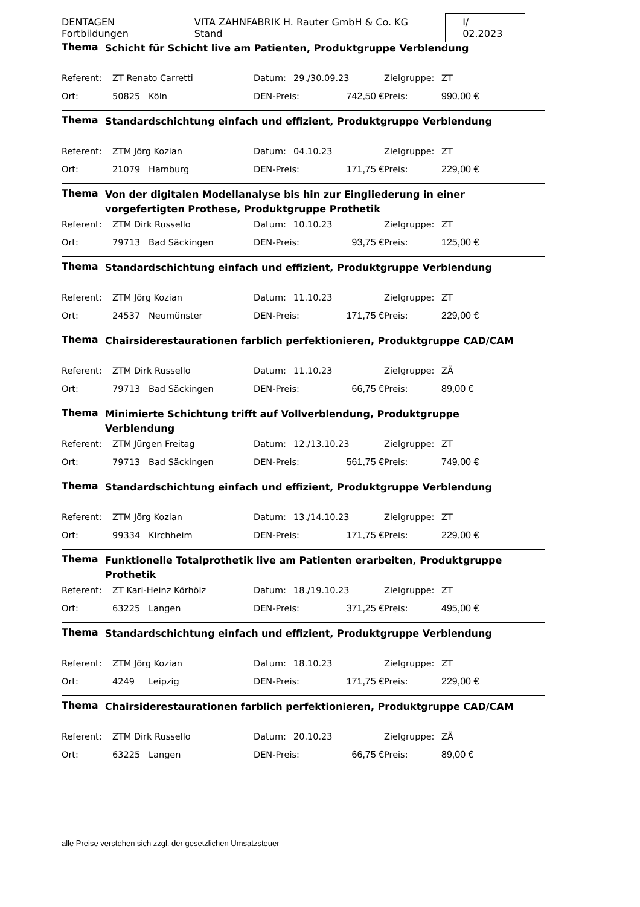DENTAGEN Fortbildungen VITA ZAHNFABRIK H. Rauter GmbH & Co. KG Stand I/ 02.2023
Thema
Schicht für Schicht live am Patienten, Produktgruppe Verblendung
| Referent: | ZT Renato Carretti | | Datum: | 29./30.09.23 | | Zielgruppe: | ZT |
| Ort: | 50825 | Köln | DEN-Preis: | | 742,50 € | Preis: | 990,00 € |
Thema
Standardschichtung einfach und effizient, Produktgruppe Verblendung
| Referent: | ZTM Jörg Kozian | | Datum: | 04.10.23 | | Zielgruppe: | ZT |
| Ort: | 21079 | Hamburg | DEN-Preis: | | 171,75 € | Preis: | 229,00 € |
Thema
Von der digitalen Modellanalyse bis hin zur Eingliederung in einer vorgefertigten Prothese, Produktgruppe Prothetik
| Referent: | ZTM Dirk Russello | | Datum: | 10.10.23 | | Zielgruppe: | ZT |
| Ort: | 79713 | Bad Säckingen | DEN-Preis: | | 93,75 € | Preis: | 125,00 € |
Thema
Standardschichtung einfach und effizient, Produktgruppe Verblendung
| Referent: | ZTM Jörg Kozian | | Datum: | 11.10.23 | | Zielgruppe: | ZT |
| Ort: | 24537 | Neumünster | DEN-Preis: | | 171,75 € | Preis: | 229,00 € |
Thema
Chairsiderestaurationen farblich perfektionieren, Produktgruppe CAD/CAM
| Referent: | ZTM Dirk Russello | | Datum: | 11.10.23 | | Zielgruppe: | ZÄ |
| Ort: | 79713 | Bad Säckingen | DEN-Preis: | | 66,75 € | Preis: | 89,00 € |
Thema
Minimierte Schichtung trifft auf Vollverblendung, Produktgruppe Verblendung
| Referent: | ZTM Jürgen Freitag | | Datum: | 12./13.10.23 | | Zielgruppe: | ZT |
| Ort: | 79713 | Bad Säckingen | DEN-Preis: | | 561,75 € | Preis: | 749,00 € |
Thema
Standardschichtung einfach und effizient, Produktgruppe Verblendung
| Referent: | ZTM Jörg Kozian | | Datum: | 13./14.10.23 | | Zielgruppe: | ZT |
| Ort: | 99334 | Kirchheim | DEN-Preis: | | 171,75 € | Preis: | 229,00 € |
Thema
Funktionelle Totalprothetik live am Patienten erarbeiten, Produktgruppe Prothetik
| Referent: | ZT Karl-Heinz Körhölz | | Datum: | 18./19.10.23 | | Zielgruppe: | ZT |
| Ort: | 63225 | Langen | DEN-Preis: | | 371,25 € | Preis: | 495,00 € |
Thema
Standardschichtung einfach und effizient, Produktgruppe Verblendung
| Referent: | ZTM Jörg Kozian | | Datum: | 18.10.23 | | Zielgruppe: | ZT |
| Ort: | 4249 | Leipzig | DEN-Preis: | | 171,75 € | Preis: | 229,00 € |
Thema
Chairsiderestaurationen farblich perfektionieren, Produktgruppe CAD/CAM
| Referent: | ZTM Dirk Russello | | Datum: | 20.10.23 | | Zielgruppe: | ZÄ |
| Ort: | 63225 | Langen | DEN-Preis: | | 66,75 € | Preis: | 89,00 € |
alle Preise verstehen sich zzgl. der gesetzlichen Umsatzsteuer